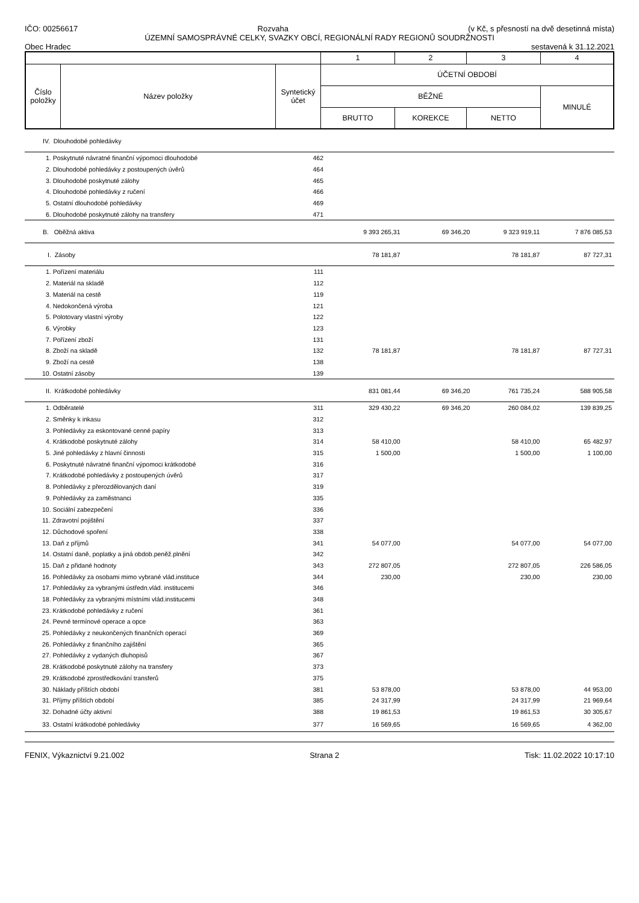IČO: 00256617 Rozvaha (v Kč, s přesností na dvě desetinná místa)
ÚZEMNÍ SAMOSPRÁVNÉ CELKY, SVAZKY OBCÍ, REGIONÁLNÍ RADY REGIONŮ SOUDRŽNOSTI
Obec Hradec sestavená k 31.12.2021
| | | | 1 | 2 | 3 | 4 |
| Číslo položky | Název položky | Syntetický účet | ÚČETNÍ OBDOBÍ | | | |
| | | | BĚŽNÉ | | | MINULÉ |
| | | | BRUTTO | KOREKCE | NETTO | |
| IV. Dlouhodobé pohledávky | | | | | |
| 1. Poskytnuté návratné finanční výpomoci dlouhodobé | 462 | | | | |
| 2. Dlouhodobé pohledávky z postoupených úvěrů | 464 | | | | |
| 3. Dlouhodobé poskytnuté zálohy | 465 | | | | |
| 4. Dlouhodobé pohledávky z ručení | 466 | | | | |
| 5. Ostatní dlouhodobé pohledávky | 469 | | | | |
| 6. Dlouhodobé poskytnuté zálohy na transfery | 471 | | | | |
| B. Oběžná aktiva | | 9 393 265,31 | 69 346,20 | 9 323 919,11 | 7 876 085,53 |
| I. Zásoby | | 78 181,87 | | 78 181,87 | 87 727,31 |
| 1. Pořízení materiálu | 111 | | | | |
| 2. Materiál na skladě | 112 | | | | |
| 3. Materiál na cestě | 119 | | | | |
| 4. Nedokončená výroba | 121 | | | | |
| 5. Polotovary vlastní výroby | 122 | | | | |
| 6. Výrobky | 123 | | | | |
| 7. Pořízení zboží | 131 | | | | |
| 8. Zboží na skladě | 132 | 78 181,87 | | 78 181,87 | 87 727,31 |
| 9. Zboží na cestě | 138 | | | | |
| 10. Ostatní zásoby | 139 | | | | |
| II. Krátkodobé pohledávky | | 831 081,44 | 69 346,20 | 761 735,24 | 588 905,58 |
| 1. Odběratelé | 311 | 329 430,22 | 69 346,20 | 260 084,02 | 139 839,25 |
| 2. Směnky k inkasu | 312 | | | | |
| 3. Pohledávky za eskontované cenné papíry | 313 | | | | |
| 4. Krátkodobé poskytnuté zálohy | 314 | 58 410,00 | | 58 410,00 | 65 482,97 |
| 5. Jiné pohledávky z hlavní činnosti | 315 | 1 500,00 | | 1 500,00 | 1 100,00 |
| 6. Poskytnuté návratné finanční výpomoci krátkodobé | 316 | | | | |
| 7. Krátkodobé pohledávky z postoupených úvěrů | 317 | | | | |
| 8. Pohledávky z přerozdělovaných daní | 319 | | | | |
| 9. Pohledávky za zaměstnanci | 335 | | | | |
| 10. Sociální zabezpečení | 336 | | | | |
| 11. Zdravotní pojištění | 337 | | | | |
| 12. Důchodové spoření | 338 | | | | |
| 13. Daň z příjmů | 341 | 54 077,00 | | 54 077,00 | 54 077,00 |
| 14. Ostatní daně, poplatky a jiná obdob.peněž.plnění | 342 | | | | |
| 15. Daň z přidané hodnoty | 343 | 272 807,05 | | 272 807,05 | 226 586,05 |
| 16. Pohledávky za osobami mimo vybrané vlád.instituce | 344 | 230,00 | | 230,00 | 230,00 |
| 17. Pohledávky za vybranými ústředn.vlád. institucemi | 346 | | | | |
| 18. Pohledávky za vybranými místními vlád.institucemi | 348 | | | | |
| 23. Krátkodobé pohledávky z ručení | 361 | | | | |
| 24. Pevné termínové operace a opce | 363 | | | | |
| 25. Pohledávky z neukončených finančních operací | 369 | | | | |
| 26. Pohledávky z finančního zajištění | 365 | | | | |
| 27. Pohledávky z vydaných dluhopisů | 367 | | | | |
| 28. Krátkodobé poskytnuté zálohy na transfery | 373 | | | | |
| 29. Krátkodobé zprostředkování transferů | 375 | | | | |
| 30. Náklady příštích období | 381 | 53 878,00 | | 53 878,00 | 44 953,00 |
| 31. Příjmy příštích období | 385 | 24 317,99 | | 24 317,99 | 21 969,64 |
| 32. Dohadné účty aktivní | 388 | 19 861,53 | | 19 861,53 | 30 305,67 |
| 33. Ostatní krátkodobé pohledávky | 377 | 16 569,65 | | 16 569,65 | 4 362,00 |
FENIX, Výkaznictví 9.21.002 Strana 2 Tisk: 11.02.2022 10:17:10